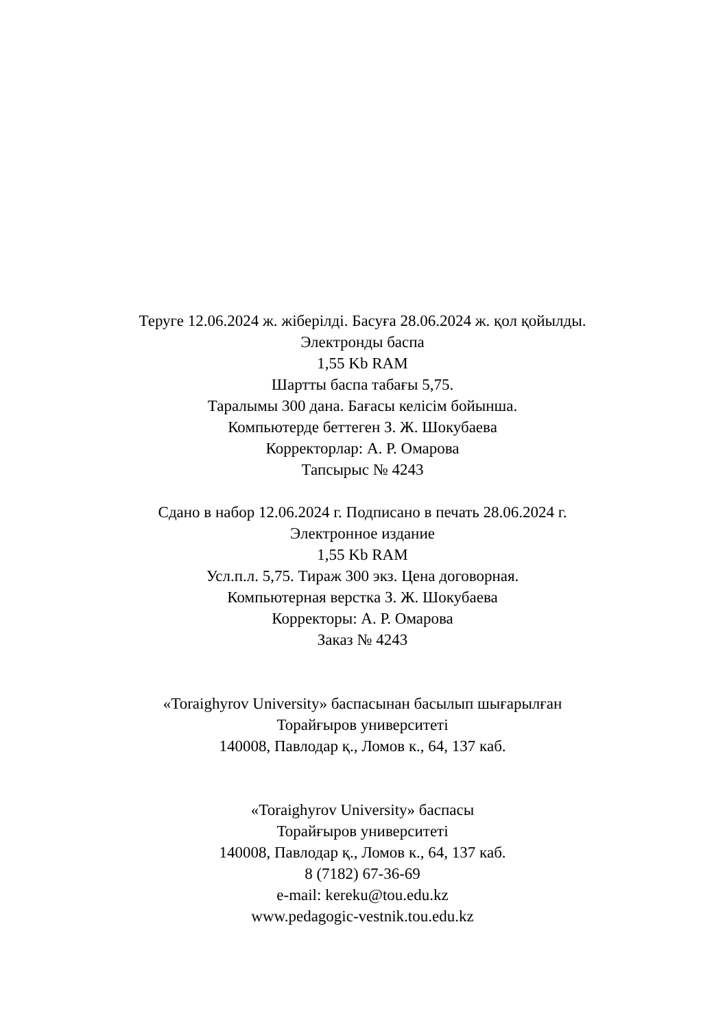Теруге 12.06.2024 ж. жіберілді. Басуға 28.06.2024 ж. қол қойылды.
Электронды баспа
1,55 Kb RAM
Шартты баспа табағы 5,75.
Таралымы 300 дана. Бағасы келісім бойынша.
Компьютерде беттеген З. Ж. Шокубаева
Корректорлар: А. Р. Омарова
Тапсырыс № 4243
Сдано в набор 12.06.2024 г. Подписано в печать 28.06.2024 г.
Электронное издание
1,55 Kb RAM
Усл.п.л. 5,75. Тираж 300 экз. Цена договорная.
Компьютерная верстка З. Ж. Шокубаева
Корректоры: А. Р. Омарова
Заказ № 4243
«Toraighyrov University» баспасынан басылып шығарылған
Торайғыров университеті
140008, Павлодар қ., Ломов к., 64, 137 каб.
«Toraighyrov University» баспасы
Торайғыров университеті
140008, Павлодар қ., Ломов к., 64, 137 каб.
8 (7182) 67-36-69
e-mail: kereku@tou.edu.kz
www.pedagogic-vestnik.tou.edu.kz